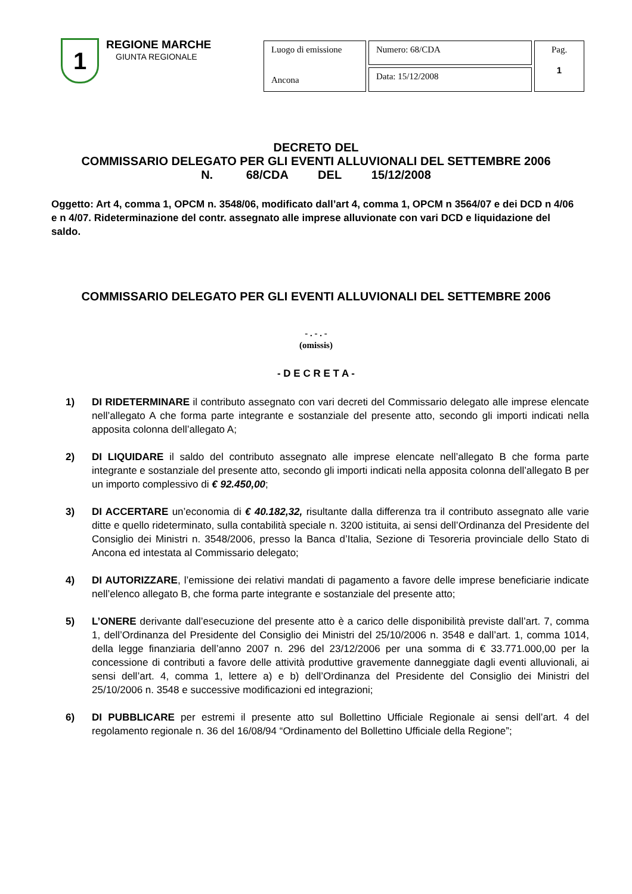1
REGIONE MARCHE
GIUNTA REGIONALE
| Luogo di emissione Ancona | Numero: 68/CDA | Pag. 1 |
| | Data: 15/12/2008 | |
DECRETO DEL
COMMISSARIO DELEGATO PER GLI EVENTI ALLUVIONALI DEL SETTEMBRE 2006
N. 68/CDA DEL 15/12/2008
Oggetto: Art 4, comma 1, OPCM n. 3548/06, modificato dall’art 4, comma 1, OPCM n 3564/07 e dei DCD n 4/06 e n 4/07. Rideterminazione del contr. assegnato alle imprese alluvionate con vari DCD e liquidazione del saldo.
COMMISSARIO DELEGATO PER GLI EVENTI ALLUVIONALI DEL SETTEMBRE 2006
- . - . -
(omissis)
- D E C R E T A -
1) DI RIDETERMINARE il contributo assegnato con vari decreti del Commissario delegato alle imprese elencate nell’allegato A che forma parte integrante e sostanziale del presente atto, secondo gli importi indicati nella apposita colonna dell’allegato A;
2) DI LIQUIDARE il saldo del contributo assegnato alle imprese elencate nell’allegato B che forma parte integrante e sostanziale del presente atto, secondo gli importi indicati nella apposita colonna dell’allegato B per un importo complessivo di € 92.450,00;
3) DI ACCERTARE un’economia di € 40.182,32, risultante dalla differenza tra il contributo assegnato alle varie ditte e quello rideterminato, sulla contabilità speciale n. 3200 istituita, ai sensi dell’Ordinanza del Presidente del Consiglio dei Ministri n. 3548/2006, presso la Banca d’Italia, Sezione di Tesoreria provinciale dello Stato di Ancona ed intestata al Commissario delegato;
4) DI AUTORIZZARE, l’emissione dei relativi mandati di pagamento a favore delle imprese beneficiarie indicate nell’elenco allegato B, che forma parte integrante e sostanziale del presente atto;
5) L’ONERE derivante dall’esecuzione del presente atto è a carico delle disponibilità previste dall’art. 7, comma 1, dell’Ordinanza del Presidente del Consiglio dei Ministri del 25/10/2006 n. 3548 e dall’art. 1, comma 1014, della legge finanziaria dell’anno 2007 n. 296 del 23/12/2006 per una somma di € 33.771.000,00 per la concessione di contributi a favore delle attività produttive gravemente danneggiate dagli eventi alluvionali, ai sensi dell’art. 4, comma 1, lettere a) e b) dell’Ordinanza del Presidente del Consiglio dei Ministri del 25/10/2006 n. 3548 e successive modificazioni ed integrazioni;
6) DI PUBBLICARE per estremi il presente atto sul Bollettino Ufficiale Regionale ai sensi dell’art. 4 del regolamento regionale n. 36 del 16/08/94 “Ordinamento del Bollettino Ufficiale della Regione”;